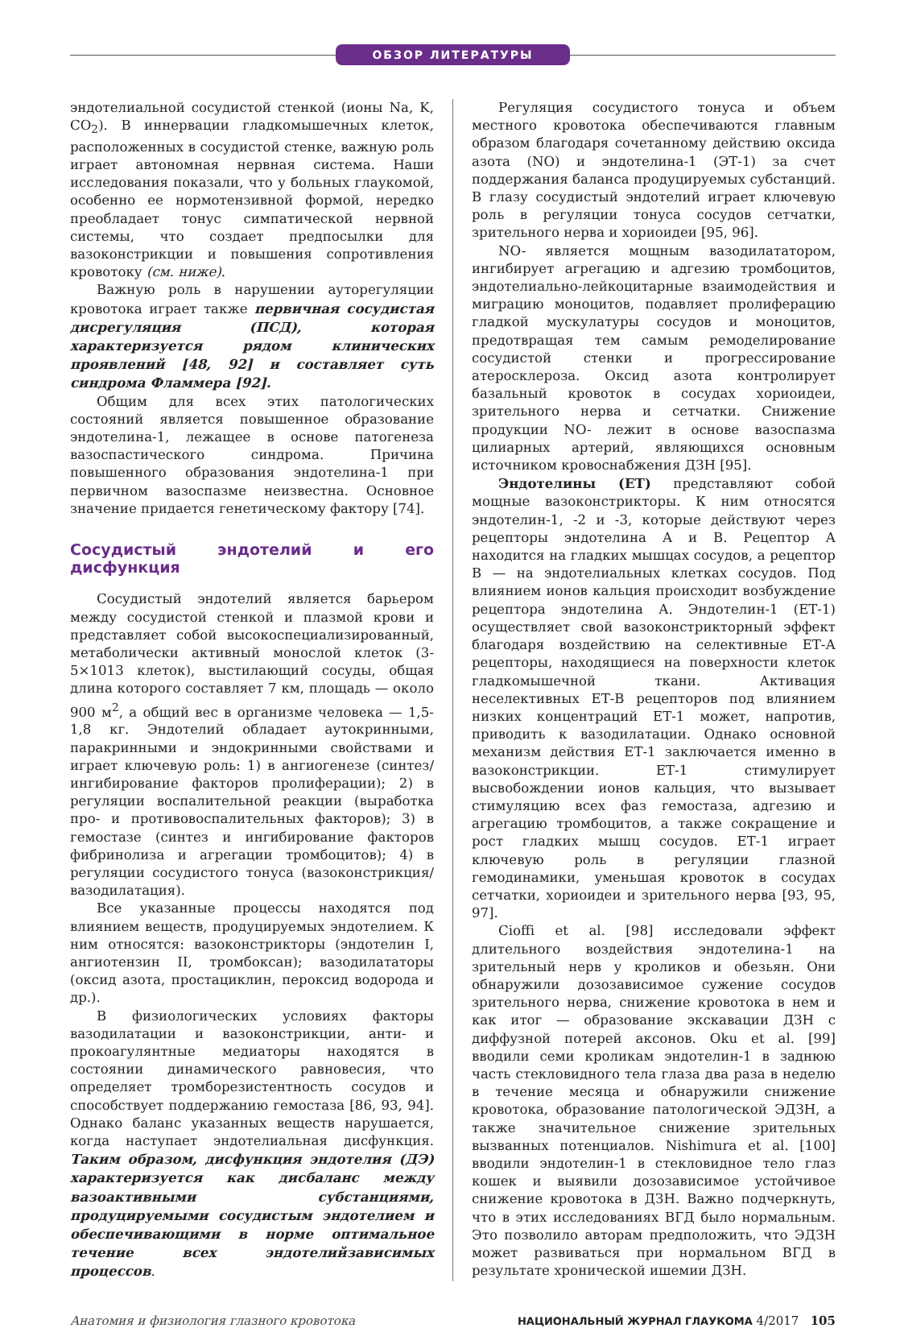ОБЗОР ЛИТЕРАТУРЫ
эндотелиальной сосудистой стенкой (ионы Na, K, CO<sub>2</sub>). В иннервации гладкомышечных клеток, расположенных в сосудистой стенке, важную роль играет автономная нервная система. Наши исследования показали, что у больных глаукомой, особенно ее нормотензивной формой, нередко преобладает тонус симпатической нервной системы, что создает предпосылки для вазоконстрикции и повышения сопротивления кровотоку (см. ниже).
Важную роль в нарушении ауторегуляции кровотока играет также первичная сосудистая дисрегуляция (ПСД), которая характеризуется рядом клинических проявлений [48, 92] и составляет суть синдрома Фламмера [92].
Общим для всех этих патологических состояний является повышенное образование эндотелина-1, лежащее в основе патогенеза вазоспастического синдрома. Причина повышенного образования эндотелина-1 при первичном вазоспазме неизвестна. Основное значение придается генетическому фактору [74].
Сосудистый эндотелий и его дисфункция
Сосудистый эндотелий является барьером между сосудистой стенкой и плазмой крови и представляет собой высокоспециализированный, метаболически активный монослой клеток (3-5×1013 клеток), выстилающий сосуды, общая длина которого составляет 7 км, площадь — около 900 м<sup>2</sup>, а общий вес в организме человека — 1,5-1,8 кг. Эндотелий обладает аутокринными, паракринными и эндокринными свойствами и играет ключевую роль: 1) в ангиогенезе (синтез/ингибирование факторов пролиферации); 2) в регуляции воспалительной реакции (выработка про- и противовоспалительных факторов); 3) в гемостазе (синтез и ингибирование факторов фибринолиза и агрегации тромбоцитов); 4) в регуляции сосудистого тонуса (вазоконстрикция/вазодилатация).
Все указанные процессы находятся под влиянием веществ, продуцируемых эндотелием. К ним относятся: вазоконстрикторы (эндотелин I, ангиотензин II, тромбоксан); вазодилататоры (оксид азота, простациклин, пероксид водорода и др.).
В физиологических условиях факторы вазодилатации и вазоконстрикции, анти- и прокоагулянтные медиаторы находятся в состоянии динамического равновесия, что определяет тромборезистентность сосудов и способствует поддержанию гемостаза [86, 93, 94]. Однако баланс указанных веществ нарушается, когда наступает эндотелиальная дисфункция. Таким образом, дисфункция эндотелия (ДЭ) характеризуется как дисбаланс между вазоактивными субстанциями, продуцируемыми сосудистым эндотелием и обеспечивающими в норме оптимальное течение всех эндотелийзависимых процессов.
Регуляция сосудистого тонуса и объем местного кровотока обеспечиваются главным образом благодаря сочетанному действию оксида азота (NO) и эндотелина-1 (ЭТ-1) за счет поддержания баланса продуцируемых субстанций. В глазу сосудистый эндотелий играет ключевую роль в регуляции тонуса сосудов сетчатки, зрительного нерва и хориоидеи [95, 96].
NO- является мощным вазодилататором, ингибирует агрегацию и адгезию тромбоцитов, эндотелиально-лейкоцитарные взаимодействия и миграцию моноцитов, подавляет пролиферацию гладкой мускулатуры сосудов и моноцитов, предотвращая тем самым ремоделирование сосудистой стенки и прогрессирование атеросклероза. Оксид азота контролирует базальный кровоток в сосудах хориоидеи, зрительного нерва и сетчатки. Снижение продукции NO- лежит в основе вазоспазма цилиарных артерий, являющихся основным источником кровоснабжения ДЗН [95].
Эндотелины (ЕТ) представляют собой мощные вазоконстрикторы. К ним относятся эндотелин-1, -2 и -3, которые действуют через рецепторы эндотелина А и В. Рецептор А находится на гладких мышцах сосудов, а рецептор В — на эндотелиальных клетках сосудов. Под влиянием ионов кальция происходит возбуждение рецептора эндотелина А. Эндотелин-1 (ЕТ-1) осуществляет свой вазоконстрикторный эффект благодаря воздействию на селективные ЕТ-А рецепторы, находящиеся на поверхности клеток гладкомышечной ткани. Активация неселективных ЕТ-В рецепторов под влиянием низких концентраций ЕТ-1 может, напротив, приводить к вазодилатации. Однако основной механизм действия ЕТ-1 заключается именно в вазоконстрикции. ЕТ-1 стимулирует высвобождении ионов кальция, что вызывает стимуляцию всех фаз гемостаза, адгезию и агрегацию тромбоцитов, а также сокращение и рост гладких мышц сосудов. ЕТ-1 играет ключевую роль в регуляции глазной гемодинамики, уменьшая кровоток в сосудах сетчатки, хориоидеи и зрительного нерва [93, 95, 97].
Cioffi et al. [98] исследовали эффект длительного воздействия эндотелина-1 на зрительный нерв у кроликов и обезьян. Они обнаружили дозозависимое сужение сосудов зрительного нерва, снижение кровотока в нем и как итог — образование экскавации ДЗН с диффузной потерей аксонов. Oku et al. [99] вводили семи кроликам эндотелин-1 в заднюю часть стекловидного тела глаза два раза в неделю в течение месяца и обнаружили снижение кровотока, образование патологической ЭДЗН, а также значительное снижение зрительных вызванных потенциалов. Nishimura et al. [100] вводили эндотелин-1 в стекловидное тело глаз кошек и выявили дозозависимое устойчивое снижение кровотока в ДЗН. Важно подчеркнуть, что в этих исследованиях ВГД было нормальным. Это позволило авторам предположить, что ЭДЗН может развиваться при нормальном ВГД в результате хронической ишемии ДЗН.
Анатомия и физиология глазного кровотока НАЦИОНАЛЬНЫЙ ЖУРНАЛ ГЛАУКОМА 4/2017 105